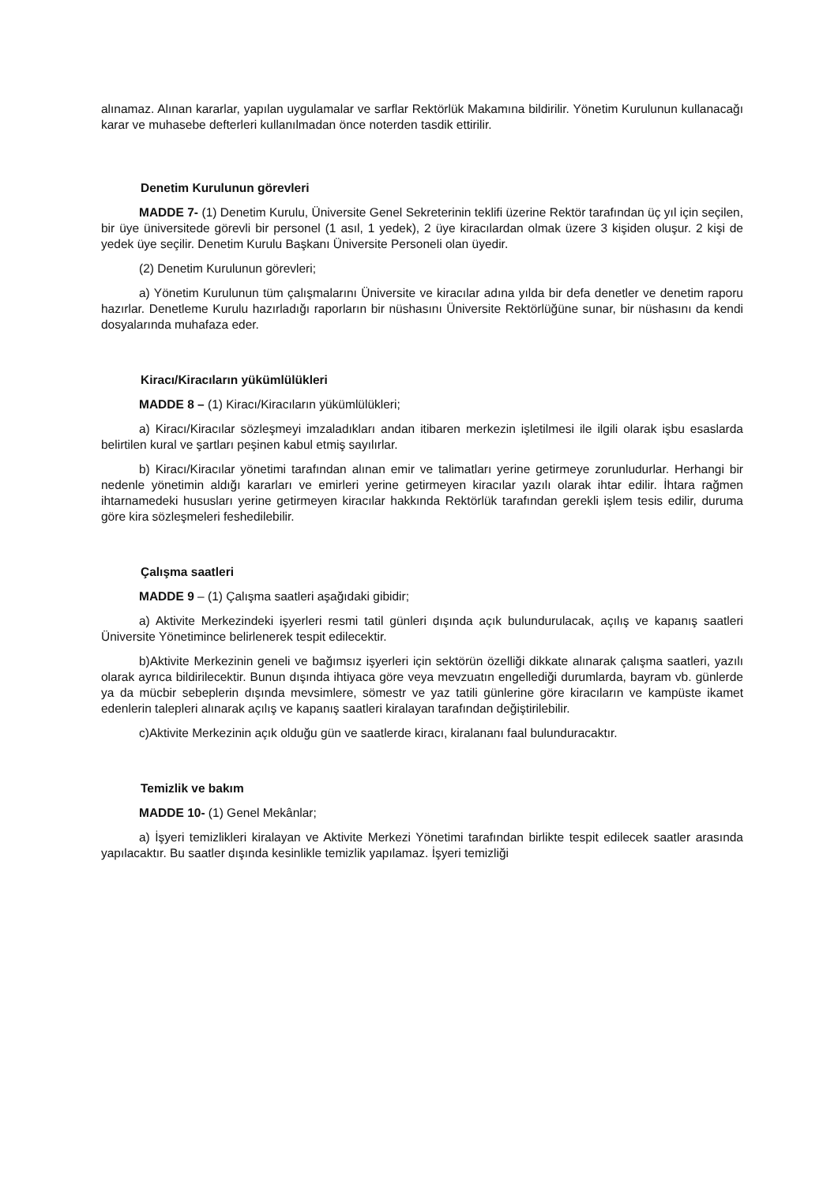alınamaz. Alınan kararlar, yapılan uygulamalar ve sarflar Rektörlük Makamına bildirilir. Yönetim Kurulunun kullanacağı karar ve muhasebe defterleri kullanılmadan önce noterden tasdik ettirilir.
Denetim Kurulunun görevleri
MADDE 7- (1) Denetim Kurulu, Üniversite Genel Sekreterinin teklifi üzerine Rektör tarafından üç yıl için seçilen, bir üye üniversitede görevli bir personel (1 asıl, 1 yedek), 2 üye kiracılardan olmak üzere 3 kişiden oluşur. 2 kişi de yedek üye seçilir. Denetim Kurulu Başkanı Üniversite Personeli olan üyedir.
(2) Denetim Kurulunun görevleri;
a) Yönetim Kurulunun tüm çalışmalarını Üniversite ve kiracılar adına yılda bir defa denetler ve denetim raporu hazırlar. Denetleme Kurulu hazırladığı raporların bir nüshasını Üniversite Rektörlüğüne sunar, bir nüshasını da kendi dosyalarında muhafaza eder.
Kiracı/Kiracıların yükümlülükleri
MADDE 8 – (1) Kiracı/Kiracıların yükümlülükleri;
a) Kiracı/Kiracılar sözleşmeyi imzaladıkları andan itibaren merkezin işletilmesi ile ilgili olarak işbu esaslarda belirtilen kural ve şartları peşinen kabul etmiş sayılırlar.
b) Kiracı/Kiracılar yönetimi tarafından alınan emir ve talimatları yerine getirmeye zorunludurlar. Herhangi bir nedenle yönetimin aldığı kararları ve emirleri yerine getirmeyen kiracılar yazılı olarak ihtar edilir. İhtara rağmen ihtarnamedeki hususları yerine getirmeyen kiracılar hakkında Rektörlük tarafından gerekli işlem tesis edilir, duruma göre kira sözleşmeleri feshedilebilir.
Çalışma saatleri
MADDE 9 – (1) Çalışma saatleri aşağıdaki gibidir;
a) Aktivite Merkezindeki işyerleri resmi tatil günleri dışında açık bulundurulacak, açılış ve kapanış saatleri Üniversite Yönetimince belirlenerek tespit edilecektir.
b)Aktivite Merkezinin geneli ve bağımsız işyerleri için sektörün özelliği dikkate alınarak çalışma saatleri, yazılı olarak ayrıca bildirilecektir. Bunun dışında ihtiyaca göre veya mevzuatın engellediği durumlarda, bayram vb. günlerde ya da mücbir sebeplerin dışında mevsimlere, sömestr ve yaz tatili günlerine göre kiracıların ve kampüste ikamet edenlerin talepleri alınarak açılış ve kapanış saatleri kiralayan tarafından değiştirilebilir.
c)Aktivite Merkezinin açık olduğu gün ve saatlerde kiracı, kiralananı faal bulunduracaktır.
Temizlik ve bakım
MADDE 10- (1) Genel Mekânlar;
a) İşyeri temizlikleri kiralayan ve Aktivite Merkezi Yönetimi tarafından birlikte tespit edilecek saatler arasında yapılacaktır. Bu saatler dışında kesinlikle temizlik yapılamaz. İşyeri temizliği